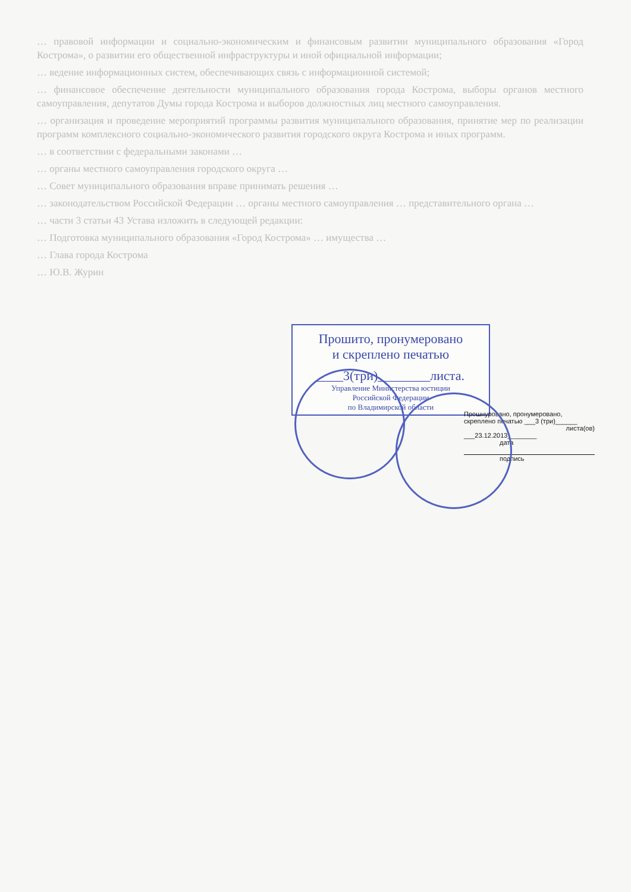… правовой информации и социально-экономическим и финансовым развитии муниципального образования «Город Кострома», о развитии его общественной инфраструктуры и иной официальной информации;
… ведение информационных систем, обеспечивающих связь с информационной системой;
… финансовое обеспечение деятельности муниципального образования города Кострома, выборы органов местного самоуправления, депутатов Думы города Кострома и выборов должностных лиц местного самоуправления.
… организация и проведение мероприятий программы развития муниципального образования, принятие мер по реализации программ комплексного социально-экономического развития городского округа Кострома и иных программ.
… в соответствии с федеральными законами …
… органы местного самоуправления городского округа …
… Совет муниципального образования вправе принимать решения …
… законодательством Российской Федерации … органы местного самоуправления … представительного органа …
… части 3 статьи 43 Устава изложить в следующей редакции:
… Подготовка муниципального образования «Город Кострома» … имущества …
… Глава города Кострома
… Ю.В. Журин
Прошито, пронумеровано
и скреплено печатью
____3(три)________листа.
Управление Министерства юстиции
Российской Федерации
по Владимирской области
Прошнуровано, пронумеровано, скреплено печатью ___3 (три)______
листа(ов)
___23.12.2013________
дата
подпись